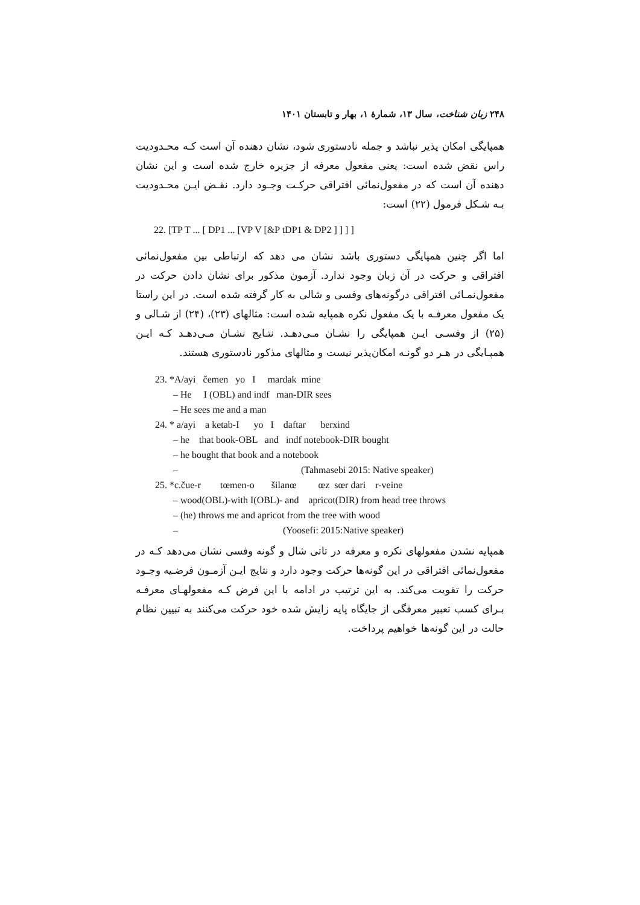۲۴۸ زبان شناخت، سال ۱۳، شمارهٔ ۱، بهار و تابستان ۱۴۰۱
همپایگی امکان پذیر نباشد و جمله نادستوری شود، نشان دهنده آن است کـه محـدودیت راس نقض شده است: یعنی مفعول معرفه از جزیره خارج شده است و این نشان دهنده آن است که در مفعول‌نمائی افتراقی حرکـت وجـود دارد. نقـض ایـن محـدودیت بـه شـکل فرمول (۲۲) است:
22. [TP T ... [ DP1 ... [VP V [&P tDP1 & DP2 ] ] ] ]
اما اگر چنین همپایگی دستوری باشد نشان می دهد که ارتباطی بین مفعول‌نمائی افتراقی و حرکت در آن زبان وجود ندارد. آزمون مذکور برای نشان دادن حرکت در مفعول‌نمـائی افتراقی درگونه‌های وفسی و شالی به کار گرفته شده است. در این راستا یک مفعول معرفـه با یک مفعول نکره همپایه شده است: مثالهای (۲۳)، (۲۴) از شـالی و (۲۵) از وفسـی ایـن همپایگی را نشـان مـی‌دهـد. نتـایج نشـان مـی‌دهـد کـه ایـن همپـایگی در هـر دو گونـه امکان‌پذیر نیست و مثالهای مذکور نادستوری هستند.
23. *A/ayi čemen yo I mardak mine
‒ He I (OBL) and indf man-DIR sees
‒ He sees me and a man
24. * a/ayi a ketab-I yo I daftar berxind
‒ he that book-OBL and indf notebook-DIR bought
‒ he bought that book and a notebook
‒ (Tahmasebi 2015: Native speaker)
25. *c.čue-r tœmen-o šilanœ œz sœr dari r-veine
‒ wood(OBL)-with I(OBL)- and apricot(DIR) from head tree throws
‒ (he) throws me and apricot from the tree with wood
‒ (Yoosefi: 2015:Native speaker)
همپایه نشدن مفعولهای نکره و معرفه در تاتی شال و گونه وفسی نشان می‌دهد کـه در مفعول‌نمائی افتراقی در این گونه‌ها حرکت وجود دارد و نتایج ایـن آزمـون فرضـیه وجـود حرکت را تقویت می‌کند. به این ترتیب در ادامه با این فرض کـه مفعولهـای معرفـه بـرای کسب تعبیر معرفگی از جایگاه پایه زایش شده خود حرکت می‌کنند به تبیین نظام حالت در این گونه‌ها خواهیم پرداخت.